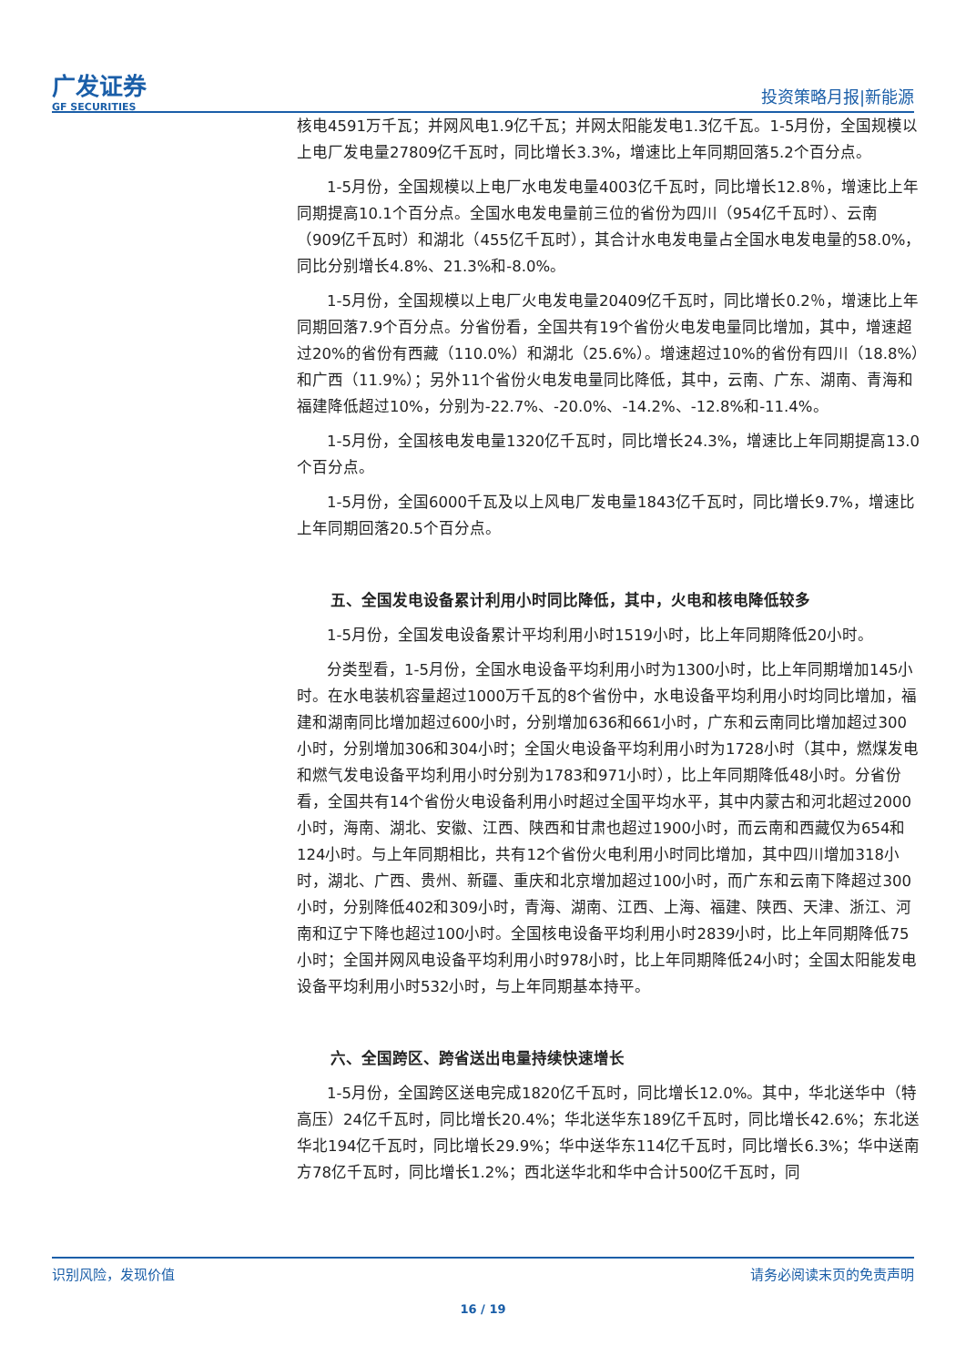广发证券
GF SECURITIES
投资策略月报|新能源
核电4591万千瓦；并网风电1.9亿千瓦；并网太阳能发电1.3亿千瓦。1-5月份，全国规模以上电厂发电量27809亿千瓦时，同比增长3.3%，增速比上年同期回落5.2个百分点。
1-5月份，全国规模以上电厂水电发电量4003亿千瓦时，同比增长12.8％，增速比上年同期提高10.1个百分点。全国水电发电量前三位的省份为四川（954亿千瓦时）、云南（909亿千瓦时）和湖北（455亿千瓦时），其合计水电发电量占全国水电发电量的58.0%，同比分别增长4.8%、21.3%和-8.0%。
1-5月份，全国规模以上电厂火电发电量20409亿千瓦时，同比增长0.2％，增速比上年同期回落7.9个百分点。分省份看，全国共有19个省份火电发电量同比增加，其中，增速超过20%的省份有西藏（110.0%）和湖北（25.6%）。增速超过10%的省份有四川（18.8%）和广西（11.9%）；另外11个省份火电发电量同比降低，其中，云南、广东、湖南、青海和福建降低超过10%，分别为-22.7%、-20.0%、-14.2%、-12.8%和-11.4%。
1-5月份，全国核电发电量1320亿千瓦时，同比增长24.3%，增速比上年同期提高13.0个百分点。
1-5月份，全国6000千瓦及以上风电厂发电量1843亿千瓦时，同比增长9.7%，增速比上年同期回落20.5个百分点。
五、全国发电设备累计利用小时同比降低，其中，火电和核电降低较多
1-5月份，全国发电设备累计平均利用小时1519小时，比上年同期降低20小时。
分类型看，1-5月份，全国水电设备平均利用小时为1300小时，比上年同期增加145小时。在水电装机容量超过1000万千瓦的8个省份中，水电设备平均利用小时均同比增加，福建和湖南同比增加超过600小时，分别增加636和661小时，广东和云南同比增加超过300小时，分别增加306和304小时；全国火电设备平均利用小时为1728小时（其中，燃煤发电和燃气发电设备平均利用小时分别为1783和971小时），比上年同期降低48小时。分省份看，全国共有14个省份火电设备利用小时超过全国平均水平，其中内蒙古和河北超过2000小时，海南、湖北、安徽、江西、陕西和甘肃也超过1900小时，而云南和西藏仅为654和124小时。与上年同期相比，共有12个省份火电利用小时同比增加，其中四川增加318小时，湖北、广西、贵州、新疆、重庆和北京增加超过100小时，而广东和云南下降超过300小时，分别降低402和309小时，青海、湖南、江西、上海、福建、陕西、天津、浙江、河南和辽宁下降也超过100小时。全国核电设备平均利用小时2839小时，比上年同期降低75小时；全国并网风电设备平均利用小时978小时，比上年同期降低24小时；全国太阳能发电设备平均利用小时532小时，与上年同期基本持平。
六、全国跨区、跨省送出电量持续快速增长
1-5月份，全国跨区送电完成1820亿千瓦时，同比增长12.0%。其中，华北送华中（特高压）24亿千瓦时，同比增长20.4%；华北送华东189亿千瓦时，同比增长42.6%；东北送华北194亿千瓦时，同比增长29.9%；华中送华东114亿千瓦时，同比增长6.3%；华中送南方78亿千瓦时，同比增长1.2%；西北送华北和华中合计500亿千瓦时，同
识别风险，发现价值 请务必阅读末页的免责声明
16 / 19